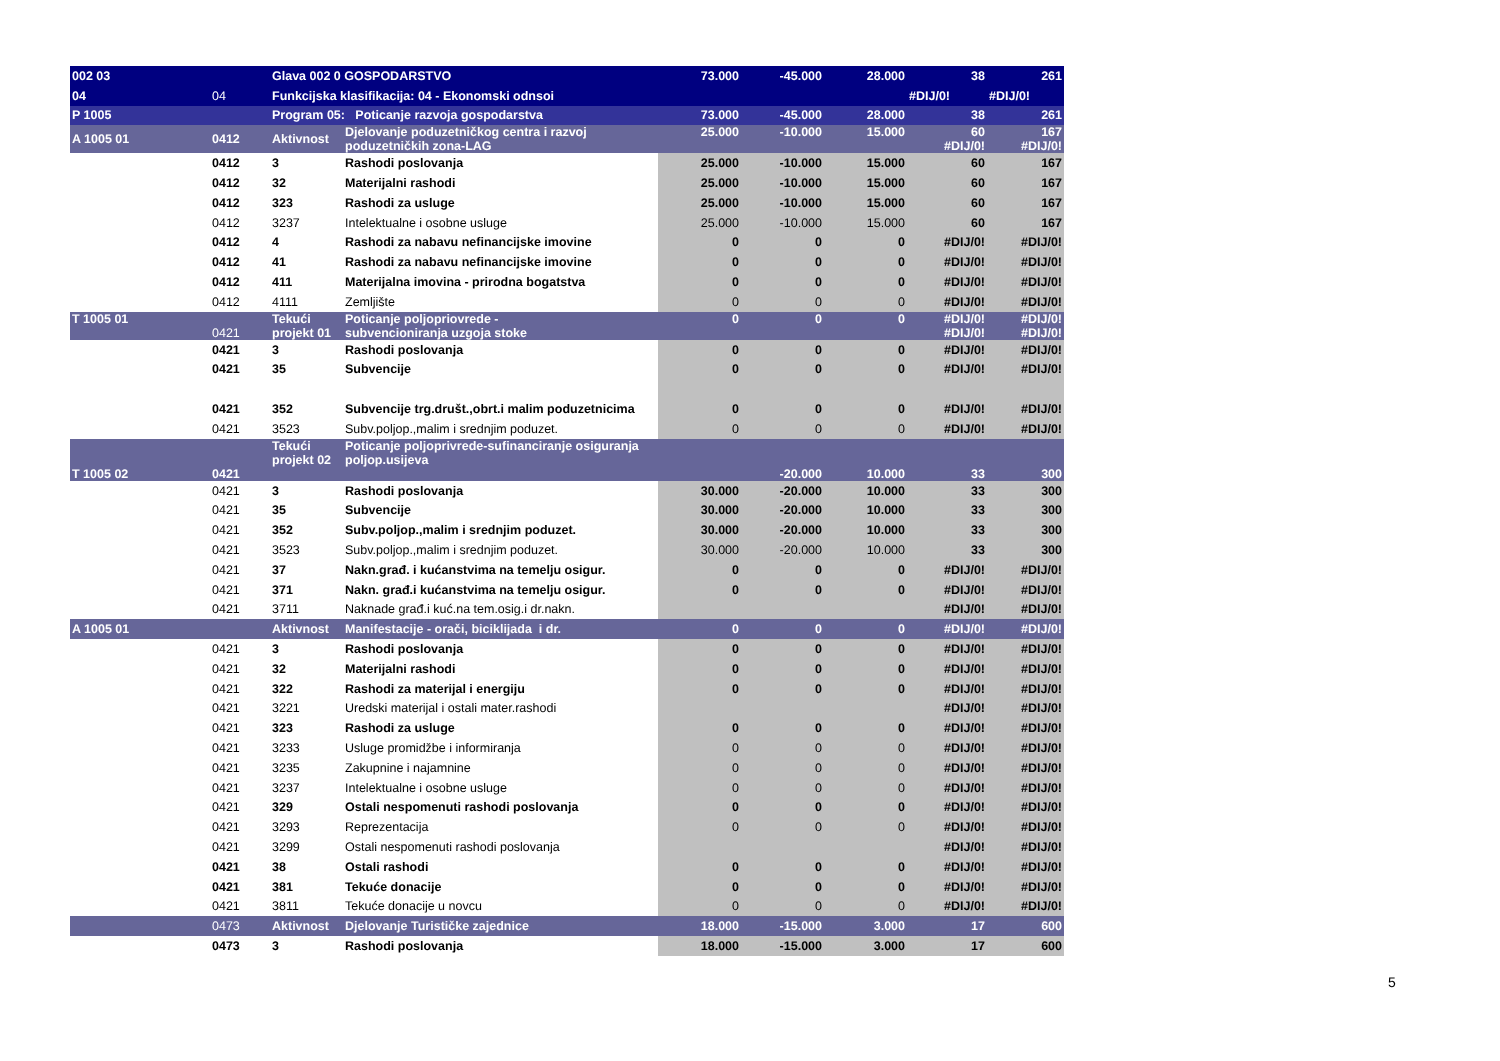| 002 03 | | Glava 002 0 GOSPODARSTVO | | 73.000 | -45.000 | 28.000 | 38 | 261 |
| 04 | 04 | Funkcijska klasifikacija: 04 - Ekonomski odnsoi | | | | | #DIJ/0! | #DIJ/0! |
| P 1005 | | Program 05: Poticanje razvoja gospodarstva | | 73.000 | -45.000 | 28.000 | 38 | 261 |
| A 1005 01 | 0412 | Aktivnost | Djelovanje poduzetničkog centra i razvoj poduzetničkih zona-LAG | 25.000 | -10.000 | 15.000 | 60 #DIJ/0! | 167 #DIJ/0! |
| | 0412 | 3 | Rashodi poslovanja | 25.000 | -10.000 | 15.000 | 60 | 167 |
| | 0412 | 32 | Materijalni rashodi | 25.000 | -10.000 | 15.000 | 60 | 167 |
| | 0412 | 323 | Rashodi za usluge | 25.000 | -10.000 | 15.000 | 60 | 167 |
| | 0412 | 3237 | Intelektualne i osobne usluge | 25.000 | -10.000 | 15.000 | 60 | 167 |
| | 0412 | 4 | Rashodi za nabavu nefinancijske imovine | 0 | 0 | 0 | #DIJ/0! | #DIJ/0! |
| | 0412 | 41 | Rashodi za nabavu nefinancijske imovine | 0 | 0 | 0 | #DIJ/0! | #DIJ/0! |
| | 0412 | 411 | Materijalna imovina - prirodna bogatstva | 0 | 0 | 0 | #DIJ/0! | #DIJ/0! |
| | 0412 | 4111 | Zemljište | 0 | 0 | 0 | #DIJ/0! | #DIJ/0! |
| T 1005 01 | 0421 | Tekući projekt 01 | Poticanje poljopriovrede - subvencioniranja uzgoja stoke | 0 | 0 | 0 | #DIJ/0! #DIJ/0! | #DIJ/0! #DIJ/0! |
| | 0421 | 3 | Rashodi poslovanja | 0 | 0 | 0 | #DIJ/0! | #DIJ/0! |
| | 0421 | 35 | Subvencije | 0 | 0 | 0 | #DIJ/0! | #DIJ/0! |
| | 0421 | 352 | Subvencije trg.društ.,obrt.i malim poduzetnicima | 0 | 0 | 0 | #DIJ/0! | #DIJ/0! |
| | 0421 | 3523 | Subv.poljop.,malim i srednjim poduzet. | 0 | 0 | 0 | #DIJ/0! | #DIJ/0! |
| T 1005 02 | 0421 | Tekući projekt 02 | Poticanje poljoprivrede-sufinanciranje osiguranja poljop.usijeva | | -20.000 | 10.000 | 33 | 300 |
| | 0421 | 3 | Rashodi poslovanja | 30.000 | -20.000 | 10.000 | 33 | 300 |
| | 0421 | 35 | Subvencije | 30.000 | -20.000 | 10.000 | 33 | 300 |
| | 0421 | 352 | Subv.poljop.,malim i srednjim poduzet. | 30.000 | -20.000 | 10.000 | 33 | 300 |
| | 0421 | 3523 | Subv.poljop.,malim i srednjim poduzet. | 30.000 | -20.000 | 10.000 | 33 | 300 |
| | 0421 | 37 | Nakn.građ. i kućanstvima na temelju osigur. | 0 | 0 | 0 | #DIJ/0! | #DIJ/0! |
| | 0421 | 371 | Nakn. građ.i kućanstvima na temelju osigur. | 0 | 0 | 0 | #DIJ/0! | #DIJ/0! |
| | 0421 | 3711 | Naknade građ.i kuć.na tem.osig.i dr.nakn. | | | | #DIJ/0! | #DIJ/0! |
| A 1005 01 | | Aktivnost | Manifestacije - orači, biciklijada i dr. | 0 | 0 | 0 | #DIJ/0! | #DIJ/0! |
| | 0421 | 3 | Rashodi poslovanja | 0 | 0 | 0 | #DIJ/0! | #DIJ/0! |
| | 0421 | 32 | Materijalni rashodi | 0 | 0 | 0 | #DIJ/0! | #DIJ/0! |
| | 0421 | 322 | Rashodi za materijal i energiju | 0 | 0 | 0 | #DIJ/0! | #DIJ/0! |
| | 0421 | 3221 | Uredski materijal i ostali mater.rashodi | | | | #DIJ/0! | #DIJ/0! |
| | 0421 | 323 | Rashodi za usluge | 0 | 0 | 0 | #DIJ/0! | #DIJ/0! |
| | 0421 | 3233 | Usluge promidžbe i informiranja | 0 | 0 | 0 | #DIJ/0! | #DIJ/0! |
| | 0421 | 3235 | Zakupnine i najamnine | 0 | 0 | 0 | #DIJ/0! | #DIJ/0! |
| | 0421 | 3237 | Intelektualne i osobne usluge | 0 | 0 | 0 | #DIJ/0! | #DIJ/0! |
| | 0421 | 329 | Ostali nespomenuti rashodi poslovanja | 0 | 0 | 0 | #DIJ/0! | #DIJ/0! |
| | 0421 | 3293 | Reprezentacija | 0 | 0 | 0 | #DIJ/0! | #DIJ/0! |
| | 0421 | 3299 | Ostali nespomenuti rashodi poslovanja | | | | #DIJ/0! | #DIJ/0! |
| | 0421 | 38 | Ostali rashodi | 0 | 0 | 0 | #DIJ/0! | #DIJ/0! |
| | 0421 | 381 | Tekuće donacije | 0 | 0 | 0 | #DIJ/0! | #DIJ/0! |
| | 0421 | 3811 | Tekuće donacije u novcu | 0 | 0 | 0 | #DIJ/0! | #DIJ/0! |
| | 0473 | Aktivnost | Djelovanje Turističke zajednice | 18.000 | -15.000 | 3.000 | 17 | 600 |
| | 0473 | 3 | Rashodi poslovanja | 18.000 | -15.000 | 3.000 | 17 | 600 |
5